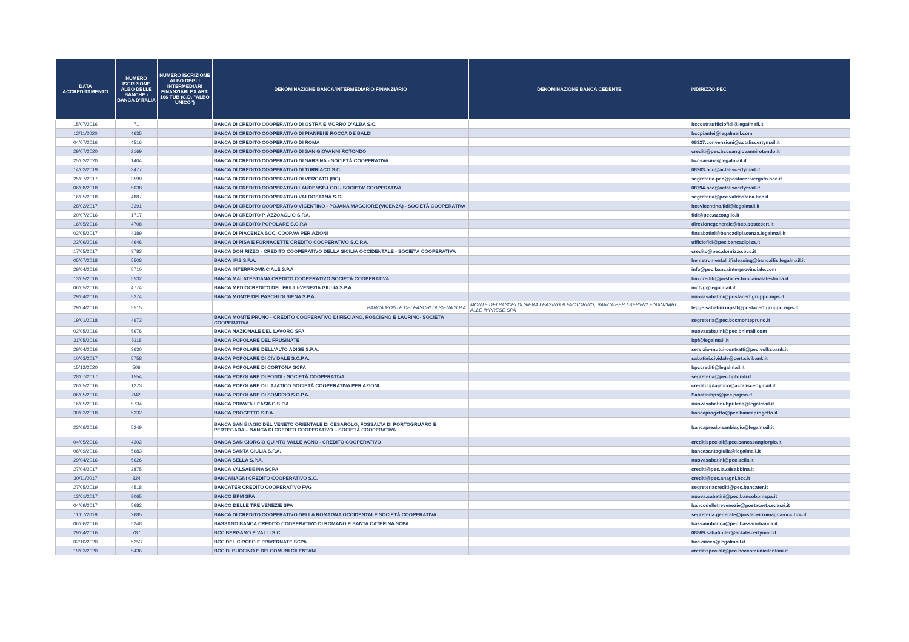| DATA ACCREDITAMENTO | NUMERO ISCRIZIONE ALBO DELLE BANCHE - BANCA D'ITALIA | NUMERO ISCRIZIONE ALBO DEGLI INTERMEDIARI FINANZIARI EX ART. 106 TUB (C.D. "ALBO UNICO") | DENOMINAZIONE BANCA/INTERMEDIARIO FINANZIARIO | DENOMINAZIONE BANCA CEDENTE | INDIRIZZO PEC |
| --- | --- | --- | --- | --- | --- |
| 15/07/2016 | 71 | | BANCA DI CREDITO COOPERATIVO DI OSTRA E MORRO D’ALBA S.C. | | bccostraufficiofidi@legalmail.it |
| 12/11/2020 | 4635 | | BANCA DI CREDITO COOPERATIVO DI PIANFEI E ROCCA DE BALDI | | bccpianfei@legalmail.com |
| 04/07/2016 | 4516 | | BANCA DI CREDITO COOPERATIVO DI ROMA | | 08327.convenzioni@actaliscertymail.it |
| 29/07/2020 | 2169 | | BANCA DI CREDITO COOPERATIVO DI SAN GIOVANNI ROTONDO | | crediti@pec.bccsangiovannirotondo.it |
| 25/02/2020 | 1404 | | BANCA DI CREDITO COOPERATIVO DI SARSINA - SOCIETÀ COOPERATIVA | | bccsarsina@legalmail.it |
| 14/03/2019 | 3477 | | BANCA DI CREDITO COOPERATIVO DI TURRIACO S.C. | | 08903.bcc@actaliscertymail.it |
| 25/07/2017 | 3599 | | BANCA DI CREDITO COOPERATIVO DI VERGATO (BO) | | segreteria.pec@postacer.vergato.bcc.it |
| 06/08/2018 | 5038 | | BANCA DI CREDITO COOPERATIVO LAUDENSE-LODI - SOCIETA' COOPERATIVA | | 08794.bcc@actaliscertymail.it |
| 16/05/2018 | 4887 | | BANCA DI CREDITO COOPERATIVO VALDOSTANA S.C. | | segreteria@pec.valdostana.bcc.it |
| 28/02/2017 | 2391 | | BANCA DI CREDITO COOPERATIVO VICENTINO - POJANA MAGGIORE (VICENZA) - SOCIETÀ COOPERATIVA | | bccvicentino.fidi@legalmail.it |
| 20/07/2016 | 1717 | | BANCA DI CREDITO P. AZZOAGLIO S.P.A. | | fidi@pec.azzoaglio.it |
| 16/05/2016 | 4708 | | BANCA DI CREDITO POPOLARE S.C.P.A | | direzionegenerale@bcp.postecert.it |
| 02/05/2017 | 4389 | | BANCA DI PIACENZA SOC. COOP.VA PER AZIONI | | finsabatini@bancadipiacenza.legalmail.it |
| 23/06/2016 | 4646 | | BANCA DI PISA E FORNACETTE CREDITO COOPERATIVO S.C.P.A. | | ufficiofidi@pec.bancadipisa.it |
| 17/05/2017 | 3783 | | BANCA DON RIZZO - CREDITO COOPERATIVO DELLA SICILIA OCCIDENTALE - SOCIETÀ COOPERATIVA | | credito@pec.donrizzo.bcc.it |
| 05/07/2018 | 5508 | | BANCA IFIS S.P.A. | | benistrumentali.ifisleasing@bancaifis.legalmail.it |
| 29/04/2016 | 5710 | | BANCA INTERPROVINCIALE S.P.A | | info@pec.bancainterprovinciale.com |
| 13/05/2016 | 5532 | | BANCA MALATESTIANA CREDITO COOPERATIVO SOCIETÀ COOPERATIVA | | bm.crediti@postacer.bancamalatestiana.it |
| 06/05/2016 | 4774 | | BANCA MEDIOCREDITO DEL FRIULI-VENEZIA GIULIA S.P.A | | mcfvg@legalmail.it |
| 29/04/2016 | 5274 | | BANCA MONTE DEI PASCHI DI SIENA S.P.A. | | nuovasabatini@postacert.gruppo.mps.it |
| 29/04/2016 | 5515 | | BANCA MONTE DEI PASCHI DI SIENA S.P.A. | MONTE DEI PASCHI DI SIENA LEASING & FACTORING, BANCA PER I SERVIZI FINANZIARI ALLE IMPRESE SPA | legge.sabatini.mpslf@postacert.gruppo.mps.it |
| 19/01/2018 | 4673 | | BANCA MONTE PRUNO - CREDITO COOPERATIVO DI FISCIANO, ROSCIGNO E LAURINO- SOCIETÀ COOPERATIVA | | segreteria@pec.bccmontepruno.it |
| 02/05/2016 | 5676 | | BANCA NAZIONALE DEL LAVORO SPA | | nuovasabatini@pec.bnlmail.com |
| 31/05/2016 | 5118 | | BANCA POPOLARE DEL FRUSINATE | | bpf@legalmail.it |
| 29/04/2016 | 3630 | | BANCA POPOLARE DELL'ALTO ADIGE S.P.A. | | servizio-mutui-contratti@pec.volksbank.it |
| 10/03/2017 | 5758 | | BANCA POPOLARE DI CIVIDALE S.C.P.A. | | sabatini.cividale@cert.civibank.it |
| 15/12/2020 | 506 | | BANCA POPOLARE DI CORTONA SCPA | | bpccrediti@legalmail.it |
| 28/07/2017 | 1554 | | BANCA POPOLARE DI FONDI - SOCIETÀ COOPERATIVA | | segreteria@pec.bpfondi.it |
| 26/05/2016 | 1273 | | BANCA POPOLARE DI LAJATICO SOCIETÀ COOPERATIVA PER AZIONI | | crediti.bplajatico@actaliscertymail.it |
| 06/05/2016 | 842 | | BANCA POPOLARE DI SONDRIO S.C.P.A. | | Sabatinibps@pec.popso.it |
| 16/05/2016 | 5734 | | BANCA PRIVATA LEASING S.P.A | | nuovasabatini-bprileas@legalmail.it |
| 30/03/2018 | 5332 | | BANCA PROGETTO S.P.A. | | bancaprogetto@pec.bancaprogetto.it |
| 23/06/2016 | 5249 | | BANCA SAN BIAGIO DEL VENETO ORIENTALE DI CESAROLO, FOSSALTA DI PORTOGRUARO E PERTEGADA – BANCA DI CREDITO COOPERATIVO – SOCIETÀ COOPERATIVA | | bancaprealpisanbiagio@legalmail.it |
| 04/05/2016 | 4302 | | BANCA SAN GIORGIO QUINTO VALLE AGNO - CREDITO COOPERATIVO | | creditispeciali@pec.bancasangiorgio.it |
| 06/09/2016 | 5683 | | BANCA SANTA GIULIA S.P.A. | | bancasantagiulia@legalmail.it |
| 29/04/2016 | 5626 | | BANCA SELLA S.P.A. | | nuovasabatini@pec.sella.it |
| 27/04/2017 | 2875 | | BANCA VALSABBINA SCPA | | crediti@pec.lavalsabbina.it |
| 30/11/2017 | 324 | | BANCANAGNI CREDITO COOPERATIVO S.C. | | crediti@pec.anagni.bcc.it |
| 27/05/2019 | 4518 | | BANCATER CREDITO COOPERATIVO FVG | | segreteriacrediti@pec.bancater.it |
| 13/01/2017 | 8065 | | BANCO BPM SPA | | nuova.sabatini@pec.bancobpmspa.it |
| 04/09/2017 | 5682 | | BANCO DELLE TRE VENEZIE SPA | | bancodelletrevenezie@postacert.cedacri.it |
| 11/07/2019 | 2685 | | BANCA DI CREDITO COOPERATIVO DELLA ROMAGNA OCCIDENTALE SOCIETÀ COOPERATIVA | | segreteria.generale@postacer.romagna-occ.bcc.it |
| 06/06/2016 | 5248 | | BASSANO BANCA CREDITO COOPERATIVO DI ROMANO E SANTA CATERINA SCPA | | bassanobanca@pec.bassanobanca.it |
| 29/04/2016 | 787 | | BCC BERGAMO E VALLI S.C. | | 08869.sabatiniter@actaliscertymail.it |
| 02/10/2020 | 5253 | | BCC DEL CIRCEO E PRIVERNATE SCPA | | bcc.circeo@legalmail.it |
| 19/03/2020 | 5436 | | BCC DI BUCCINO E DEI COMUNI CILENTANI | | creditispeciali@pec.bcccomunicilentani.it |